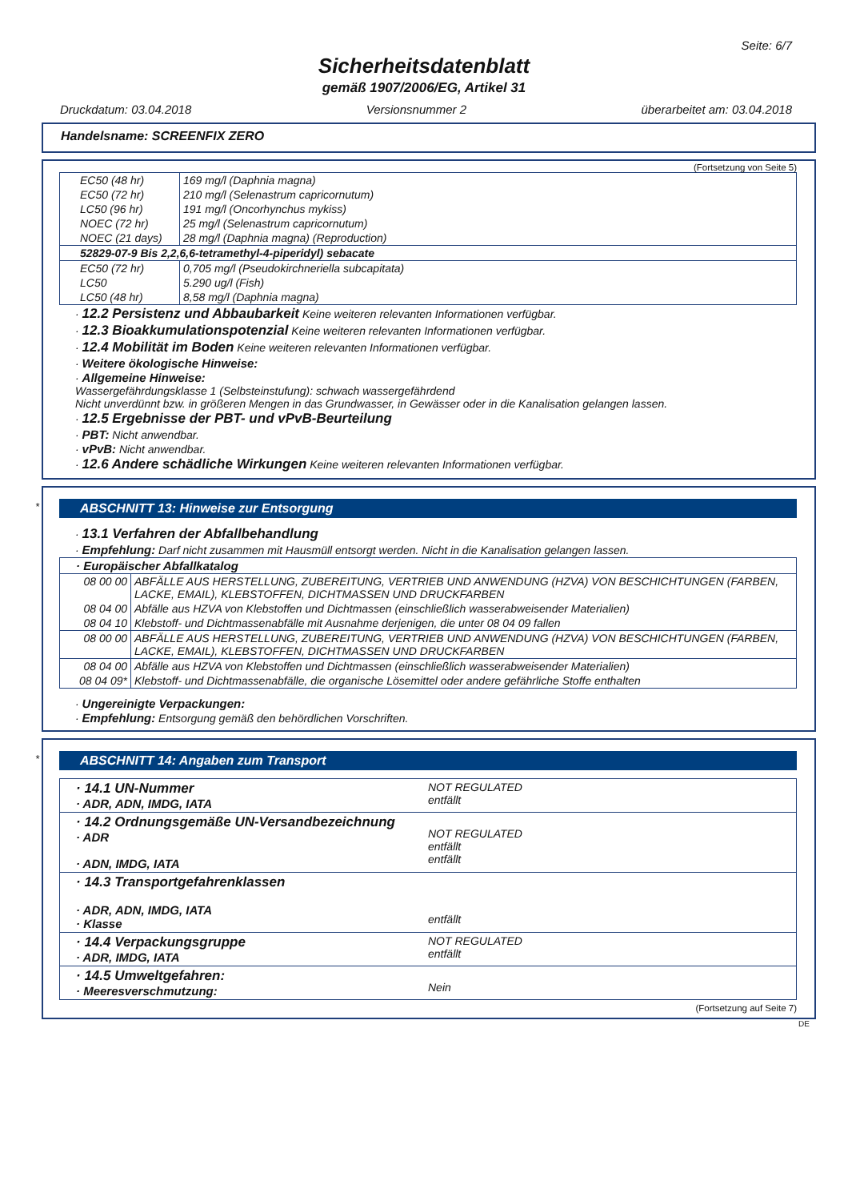Seite: 6/7
Sicherheitsdatenblatt
gemäß 1907/2006/EG, Artikel 31
Druckdatum: 03.04.2018 Versionsnummer 2 überarbeitet am: 03.04.2018
Handelsname: SCREENFIX ZERO
(Fortsetzung von Seite 5)
| EC50 (48 hr) | 169 mg/l (Daphnia magna) |
| EC50 (72 hr) | 210 mg/l (Selenastrum capricornutum) |
| LC50 (96 hr) | 191 mg/l (Oncorhynchus mykiss) |
| NOEC (72 hr) | 25 mg/l (Selenastrum capricornutum) |
| NOEC (21 days) | 28 mg/l (Daphnia magna) (Reproduction) |
| 52829-07-9 Bis 2,2,6,6-tetramethyl-4-piperidyl) sebacate | |
| EC50 (72 hr) | 0,705 mg/l (Pseudokirchneriella subcapitata) |
| LC50 | 5.290 ug/l (Fish) |
| LC50 (48 hr) | 8,58 mg/l (Daphnia magna) |
· 12.2 Persistenz und Abbaubarkeit Keine weiteren relevanten Informationen verfügbar.
· 12.3 Bioakkumulationspotenzial Keine weiteren relevanten Informationen verfügbar.
· 12.4 Mobilität im Boden Keine weiteren relevanten Informationen verfügbar.
· Weitere ökologische Hinweise:
· Allgemeine Hinweise:
Wassergefährdungsklasse 1 (Selbsteinstufung): schwach wassergefährdend
Nicht unverdünnt bzw. in größeren Mengen in das Grundwasser, in Gewässer oder in die Kanalisation gelangen lassen.
· 12.5 Ergebnisse der PBT- und vPvB-Beurteilung
· PBT: Nicht anwendbar.
· vPvB: Nicht anwendbar.
· 12.6 Andere schädliche Wirkungen Keine weiteren relevanten Informationen verfügbar.
*
ABSCHNITT 13: Hinweise zur Entsorgung
· 13.1 Verfahren der Abfallbehandlung
· Empfehlung: Darf nicht zusammen mit Hausmüll entsorgt werden. Nicht in die Kanalisation gelangen lassen.
| · Europäischer Abfallkatalog | |
| 08 00 00 | ABFÄLLE AUS HERSTELLUNG, ZUBEREITUNG, VERTRIEB UND ANWENDUNG (HZVA) VON BESCHICHTUNGEN (FARBEN, LACKE, EMAIL), KLEBSTOFFEN, DICHTMASSEN UND DRUCKFARBEN |
| 08 04 00 | Abfälle aus HZVA von Klebstoffen und Dichtmassen (einschließlich wasserabweisender Materialien) |
| 08 04 10 | Klebstoff- und Dichtmassenabfälle mit Ausnahme derjenigen, die unter 08 04 09 fallen |
| 08 00 00 | ABFÄLLE AUS HERSTELLUNG, ZUBEREITUNG, VERTRIEB UND ANWENDUNG (HZVA) VON BESCHICHTUNGEN (FARBEN, LACKE, EMAIL), KLEBSTOFFEN, DICHTMASSEN UND DRUCKFARBEN |
| 08 04 00 | Abfälle aus HZVA von Klebstoffen und Dichtmassen (einschließlich wasserabweisender Materialien) |
| 08 04 09* | Klebstoff- und Dichtmassenabfälle, die organische Lösemittel oder andere gefährliche Stoffe enthalten |
· Ungereinigte Verpackungen:
· Empfehlung: Entsorgung gemäß den behördlichen Vorschriften.
*
ABSCHNITT 14: Angaben zum Transport
| · 14.1 UN-Nummer · ADR, ADN, IMDG, IATA | NOT REGULATED entfällt |
| · 14.2 Ordnungsgemäße UN-Versandbezeichnung · ADR · ADN, IMDG, IATA | NOT REGULATED entfällt entfällt |
| · 14.3 Transportgefahrenklassen · ADR, ADN, IMDG, IATA · Klasse | entfällt |
| · 14.4 Verpackungsgruppe · ADR, IMDG, IATA | NOT REGULATED entfällt |
| · 14.5 Umweltgefahren: · Meeresverschmutzung: | Nein |
(Fortsetzung auf Seite 7)
DE